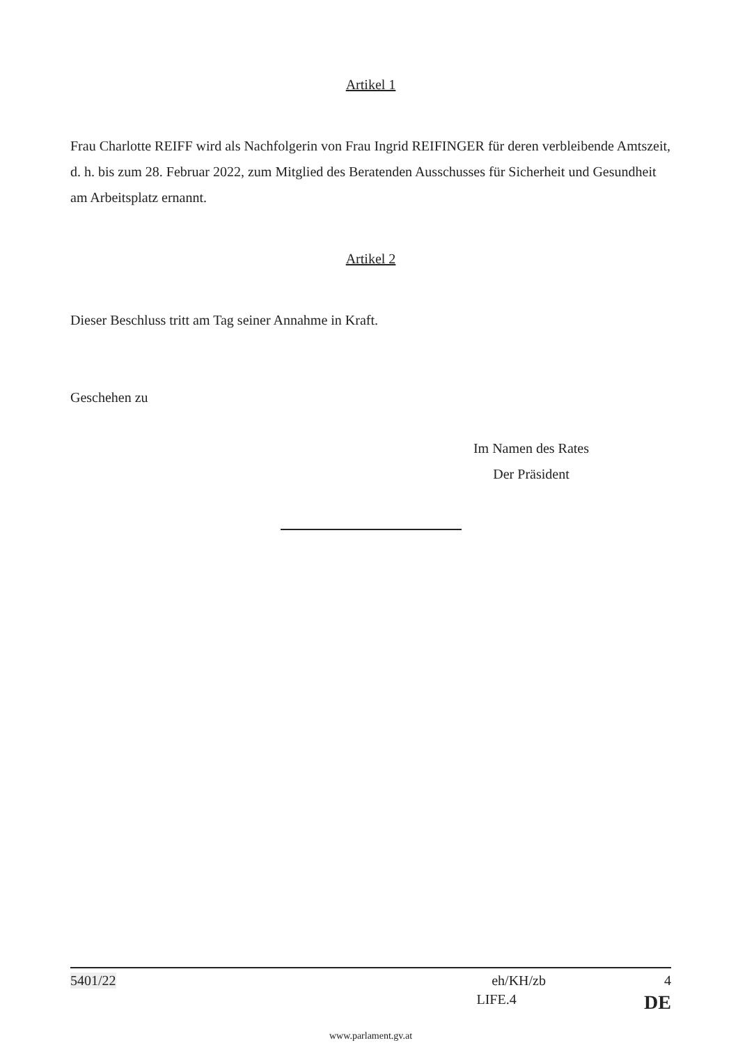Artikel 1
Frau Charlotte REIFF wird als Nachfolgerin von Frau Ingrid REIFINGER für deren verbleibende Amtszeit, d. h. bis zum 28. Februar 2022, zum Mitglied des Beratenden Ausschusses für Sicherheit und Gesundheit am Arbeitsplatz ernannt.
Artikel 2
Dieser Beschluss tritt am Tag seiner Annahme in Kraft.
Geschehen zu
Im Namen des Rates
Der Präsident
5401/22 eh/KH/zb 4
LIFE.4 DE
www.parlament.gv.at